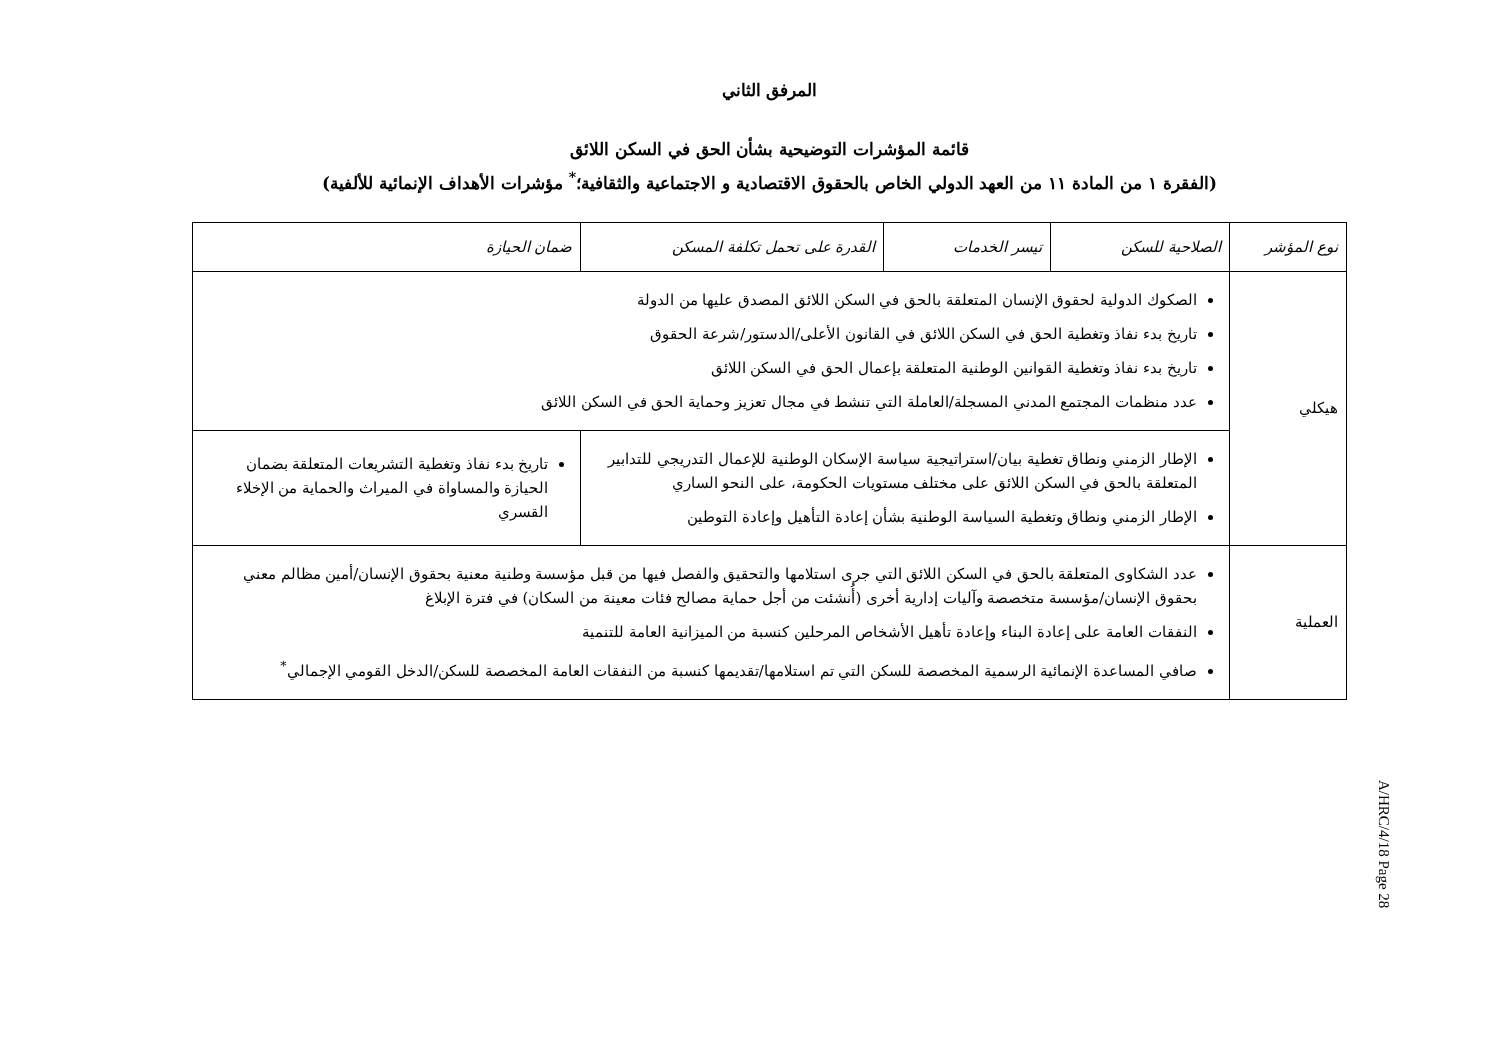المرفق الثاني
قائمة المؤشرات التوضيحية بشأن الحق في السكن اللائق
(الفقرة ١ من المادة ١١ من العهد الدولي الخاص بالحقوق الاقتصادية و الاجتماعية والثقافية؛<sup>*</sup> مؤشرات الأهداف الإنمائية للألفية)
| نوع المؤشر | الصلاحية للسكن | تيسر الخدمات | القدرة على تحمل تكلفة المسكن | ضمان الحيازة |
| --- | --- | --- | --- | --- |
| هيكلي | الصكوك الدولية لحقوق الإنسان المتعلقة بالحق في السكن اللائق المصدق عليها من الدولة تاريخ بدء نفاذ وتغطية الحق في السكن اللائق في القانون الأعلى/الدستور/شرعة الحقوق تاريخ بدء نفاذ وتغطية القوانين الوطنية المتعلقة بإعمال الحق في السكن اللائق عدد منظمات المجتمع المدني المسجلة/العاملة التي تنشط في مجال تعزيز وحماية الحق في السكن اللائق | | | |
| | الإطار الزمني ونطاق تغطية بيان/استراتيجية سياسة الإسكان الوطنية للإعمال التدريجي للتدابير المتعلقة بالحق في السكن اللائق على مختلف مستويات الحكومة، على النحو الساري الإطار الزمني ونطاق وتغطية السياسة الوطنية بشأن إعادة التأهيل وإعادة التوطين | | | تاريخ بدء نفاذ وتغطية التشريعات المتعلقة بضمان الحيازة والمساواة في الميراث والحماية من الإخلاء القسري |
| العملية | عدد الشكاوى المتعلقة بالحق في السكن اللائق التي جرى استلامها والتحقيق والفصل فيها من قبل مؤسسة وطنية معنية بحقوق الإنسان/أمين مظالم معني بحقوق الإنسان/مؤسسة متخصصة وآليات إدارية أخرى (أُنشئت من أجل حماية مصالح فئات معينة من السكان) في فترة الإبلاغ النفقات العامة على إعادة البناء وإعادة تأهيل الأشخاص المرحلين كنسبة من الميزانية العامة للتنمية صافي المساعدة الإنمائية الرسمية المخصصة للسكن التي تم استلامها/تقديمها كنسبة من النفقات العامة المخصصة للسكن/الدخل القومي الإجمالي<sup>*</sup> | | | |
A/HRC/4/18 Page 28